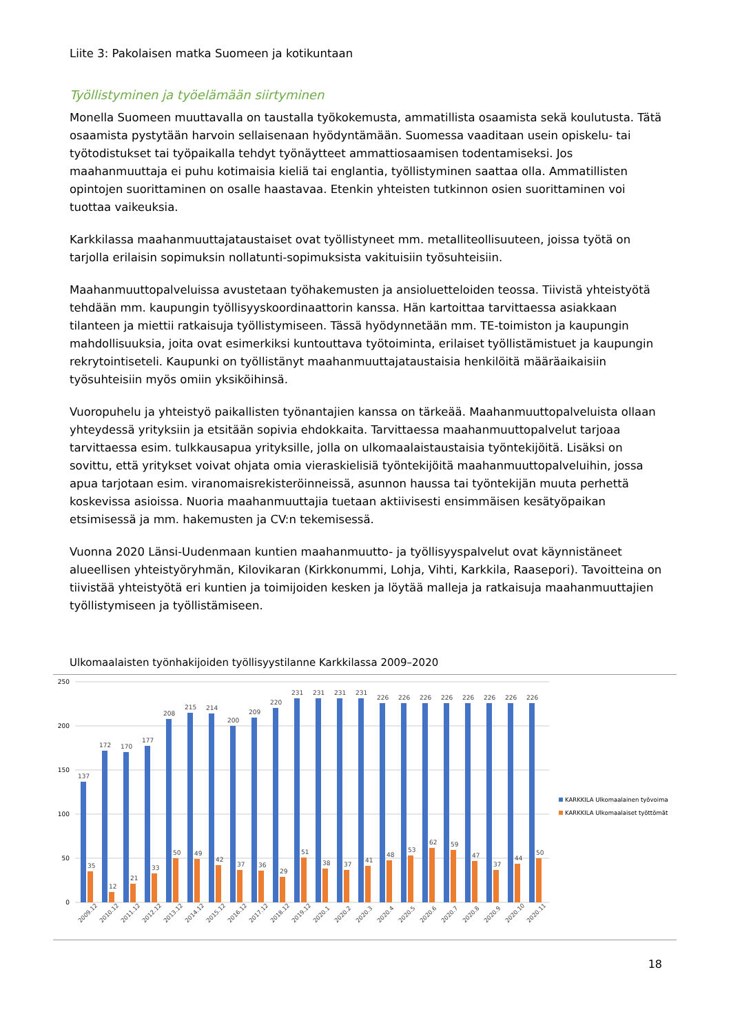Liite 3: Pakolaisen matka Suomeen ja kotikuntaan
Työllistyminen ja työelämään siirtyminen
Monella Suomeen muuttavalla on taustalla työkokemusta, ammatillista osaamista sekä koulutusta. Tätä osaamista pystytään harvoin sellaisenaan hyödyntämään. Suomessa vaaditaan usein opiskelu- tai työtodistukset tai työpaikalla tehdyt työnäytteet ammattiosaamisen todentamiseksi. Jos maahanmuuttaja ei puhu kotimaisia kieliä tai englantia, työllistyminen saattaa olla. Ammatillisten opintojen suorittaminen on osalle haastavaa. Etenkin yhteisten tutkinnon osien suorittaminen voi tuottaa vaikeuksia.
Karkkilassa maahanmuuttajataustaiset ovat työllistyneet mm. metalliteollisuuteen, joissa työtä on tarjolla erilaisin sopimuksin nollatunti-sopimuksista vakituisiin työsuhteisiin.
Maahanmuuttopalveluissa avustetaan työhakemusten ja ansioluetteloiden teossa. Tiivistä yhteistyötä tehdään mm. kaupungin työllisyyskoordinaattorin kanssa. Hän kartoittaa tarvittaessa asiakkaan tilanteen ja miettii ratkaisuja työllistymiseen. Tässä hyödynnetään mm. TE-toimiston ja kaupungin mahdollisuuksia, joita ovat esimerkiksi kuntouttava työtoiminta, erilaiset työllistämistuet ja kaupungin rekrytointiseteli. Kaupunki on työllistänyt maahanmuuttajataustaisia henkilöitä määräaikaisiin työsuhteisiin myös omiin yksiköihinsä.
Vuoropuhelu ja yhteistyö paikallisten työnantajien kanssa on tärkeää. Maahanmuuttopalveluista ollaan yhteydessä yrityksiin ja etsitään sopivia ehdokkaita. Tarvittaessa maahanmuuttopalvelut tarjoaa tarvittaessa esim. tulkkausapua yrityksille, jolla on ulkomaalaistaustaisia työntekijöitä. Lisäksi on sovittu, että yritykset voivat ohjata omia vieraskielisiä työntekijöitä maahanmuuttopalveluihin, jossa apua tarjotaan esim. viranomaisrekisteröinneissä, asunnon haussa tai työntekijän muuta perhettä koskevissa asioissa. Nuoria maahanmuuttajia tuetaan aktiivisesti ensimmäisen kesätyöpaikan etsimisessä ja mm. hakemusten ja CV:n tekemisessä.
Vuonna 2020 Länsi-Uudenmaan kuntien maahanmuutto- ja työllisyyspalvelut ovat käynnistäneet alueellisen yhteistyöryhmän, Kilovikaran (Kirkkonummi, Lohja, Vihti, Karkkila, Raasepori). Tavoitteina on tiivistää yhteistyötä eri kuntien ja toimijoiden kesken ja löytää malleja ja ratkaisuja maahanmuuttajien työllistymiseen ja työllistämiseen.
Ulkomaalaisten työnhakijoiden työllisyystilanne Karkkilassa 2009–2020
250
200
150
100
50
0
137
35
172
12
170
21
177
33
208
50
215
49
214
42
200
37
209
36
220
29
231
51
231
38
231
37
231
41
226
48
226
53
226
62
226
59
226
47
226
37
226
44
226
50
2009.12
2010.12
2011.12
2012.12
2013.12
2014.12
2015.12
2016.12
2017.12
2018.12
2019.12
2020.1
2020.2
2020.3
2020.4
2020.5
2020.6
2020.7
2020.8
2020.9
2020.10
2020.11
KARKKILA Ulkomaalainen työvoima
KARKKILA Ulkomaalaiset työttömät
18